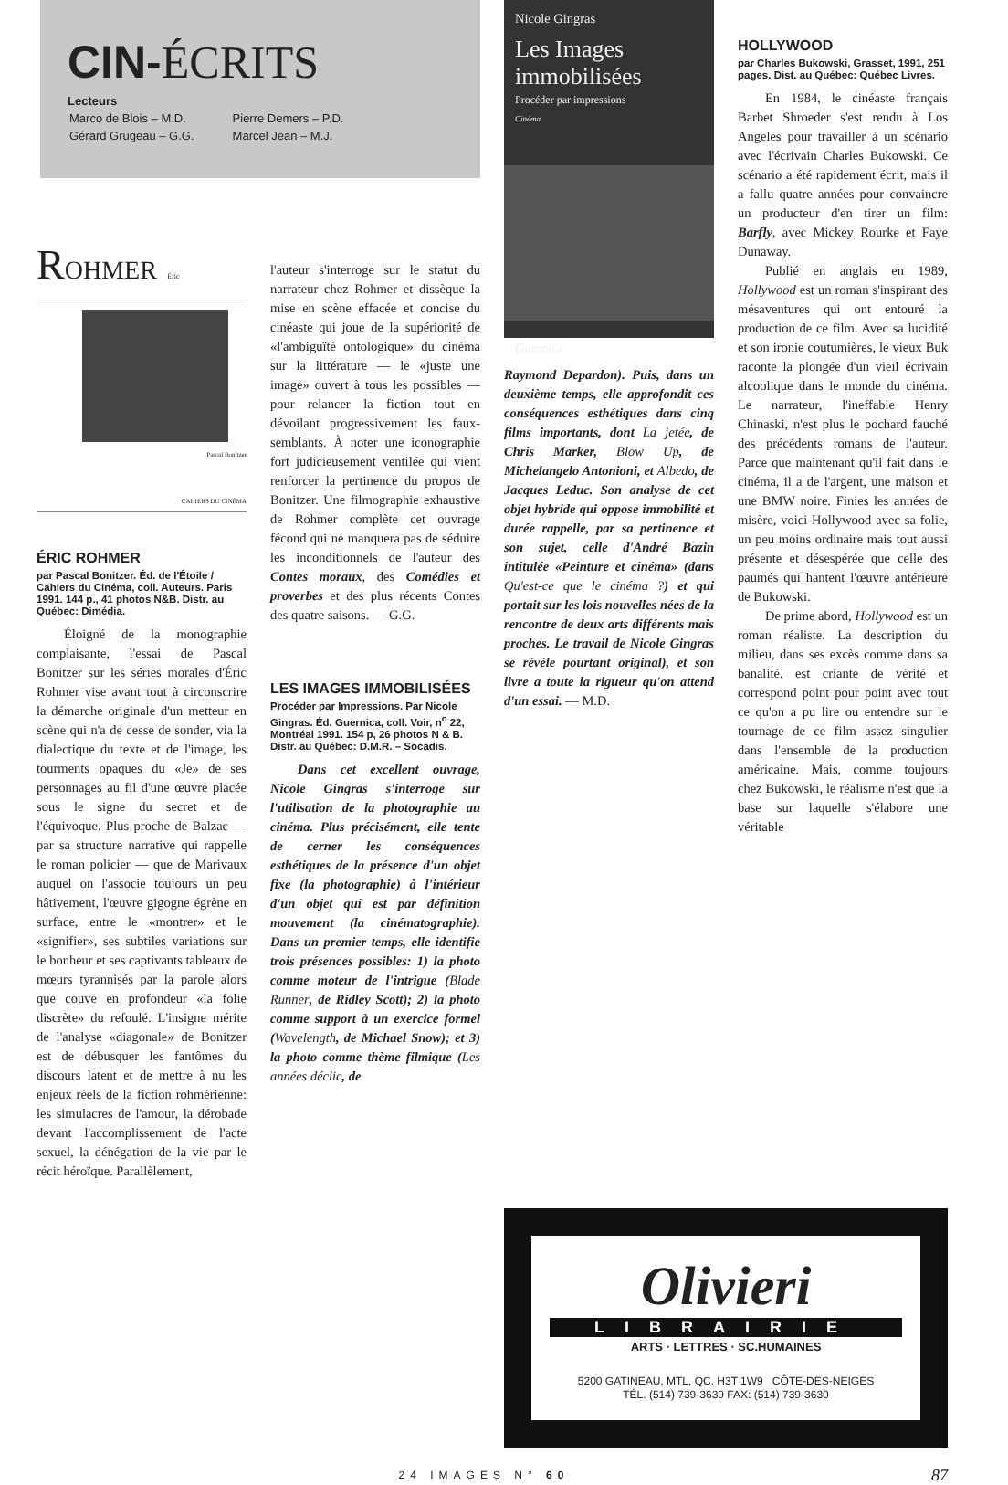CIN-ÉCRITS
Lecteurs
| Marco de Blois – M.D. | Pierre Demers – P.D. |
| Gérard Grugeau – G.G. | Marcel Jean – M.J. |
Nicole Gingras
Les Images immobilisées
Procéder par impressions
Cinéma
Guernica
Raymond Depardon). Puis, dans un deuxième temps, elle approfondit ces conséquences esthétiques dans cinq films importants, dont La jetée, de Chris Marker, Blow Up, de Michelangelo Antonioni, et Albedo, de Jacques Leduc. Son analyse de cet objet hybride qui oppose immobilité et durée rappelle, par sa pertinence et son sujet, celle d'André Bazin intitulée «Peinture et cinéma» (dans Qu'est-ce que le cinéma ?) et qui portait sur les lois nouvelles nées de la rencontre de deux arts différents mais proches. Le travail de Nicole Gingras se révèle pourtant original), et son livre a toute la rigueur qu'on attend d'un essai. — M.D.
HOLLYWOOD
par Charles Bukowski, Grasset, 1991, 251 pages. Dist. au Québec: Québec Livres.
En 1984, le cinéaste français Barbet Shroeder s'est rendu à Los Angeles pour travailler à un scénario avec l'écrivain Charles Bukowski. Ce scénario a été rapidement écrit, mais il a fallu quatre années pour convaincre un producteur d'en tirer un film: Barfly, avec Mickey Rourke et Faye Dunaway.
Publié en anglais en 1989, Hollywood est un roman s'inspirant des mésaventures qui ont entouré la production de ce film. Avec sa lucidité et son ironie coutumières, le vieux Buk raconte la plongée d'un vieil écrivain alcoolique dans le monde du cinéma. Le narrateur, l'ineffable Henry Chinaski, n'est plus le pochard fauché des précédents romans de l'auteur. Parce que maintenant qu'il fait dans le cinéma, il a de l'argent, une maison et une BMW noire. Finies les années de misère, voici Hollywood avec sa folie, un peu moins ordinaire mais tout aussi présente et désespérée que celle des paumés qui hantent l'œuvre antérieure de Bukowski.
De prime abord, Hollywood est un roman réaliste. La description du milieu, dans ses excès comme dans sa banalité, est criante de vérité et correspond point pour point avec tout ce qu'on a pu lire ou entendre sur le tournage de ce film assez singulier dans l'ensemble de la production américaine. Mais, comme toujours chez Bukowski, le réalisme n'est que la base sur laquelle s'élabore une véritable
ROHMER Éric
Pascal Bonitzer
CAHIERS DU CINÉMA
ÉRIC ROHMER
par Pascal Bonitzer. Éd. de l'Étoile / Cahiers du Cinéma, coll. Auteurs. Paris 1991. 144 p., 41 photos N&B. Distr. au Québec: Dimédia.
Éloigné de la monographie complaisante, l'essai de Pascal Bonitzer sur les séries morales d'Éric Rohmer vise avant tout à circonscrire la démarche originale d'un metteur en scène qui n'a de cesse de sonder, via la dialectique du texte et de l'image, les tourments opaques du «Je» de ses personnages au fil d'une œuvre placée sous le signe du secret et de l'équivoque. Plus proche de Balzac — par sa structure narrative qui rappelle le roman policier — que de Marivaux auquel on l'associe toujours un peu hâtivement, l'œuvre gigogne égrène en surface, entre le «montrer» et le «signifier», ses subtiles variations sur le bonheur et ses captivants tableaux de mœurs tyrannisés par la parole alors que couve en profondeur «la folie discrète» du refoulé. L'insigne mérite de l'analyse «diagonale» de Bonitzer est de débusquer les fantômes du discours latent et de mettre à nu les enjeux réels de la fiction rohmérienne: les simulacres de l'amour, la dérobade devant l'accomplissement de l'acte sexuel, la dénégation de la vie par le récit héroïque. Parallèlement,
l'auteur s'interroge sur le statut du narrateur chez Rohmer et dissèque la mise en scène effacée et concise du cinéaste qui joue de la supériorité de «l'ambiguïté ontologique» du cinéma sur la littérature — le «juste une image» ouvert à tous les possibles — pour relancer la fiction tout en dévoilant progressivement les faux-semblants. À noter une iconographie fort judicieusement ventilée qui vient renforcer la pertinence du propos de Bonitzer. Une filmographie exhaustive de Rohmer complète cet ouvrage fécond qui ne manquera pas de séduire les inconditionnels de l'auteur des Contes moraux, des Comédies et proverbes et des plus récents Contes des quatre saisons. — G.G.
LES IMAGES IMMOBILISÉES
Procéder par Impressions. Par Nicole Gingras. Éd. Guernica, coll. Voir, n<sup>o</sup> 22, Montréal 1991. 154 p, 26 photos N & B. Distr. au Québec: D.M.R. – Socadis.
Dans cet excellent ouvrage, Nicole Gingras s'interroge sur l'utilisation de la photographie au cinéma. Plus précisément, elle tente de cerner les conséquences esthétiques de la présence d'un objet fixe (la photographie) à l'intérieur d'un objet qui est par définition mouvement (la cinématographie). Dans un premier temps, elle identifie trois présences possibles: 1) la photo comme moteur de l'intrigue (Blade Runner, de Ridley Scott); 2) la photo comme support à un exercice formel (Wavelength, de Michael Snow); et 3) la photo comme thème filmique (Les années déclic, de
Olivieri
LIBRAIRIE
ARTS · LETTRES · SC.HUMAINES
5200 GATINEAU, MTL, QC. H3T 1W9 CÔTE-DES-NEIGES
TÉL. (514) 739-3639 FAX: (514) 739-3630
24 IMAGES N° 60 87